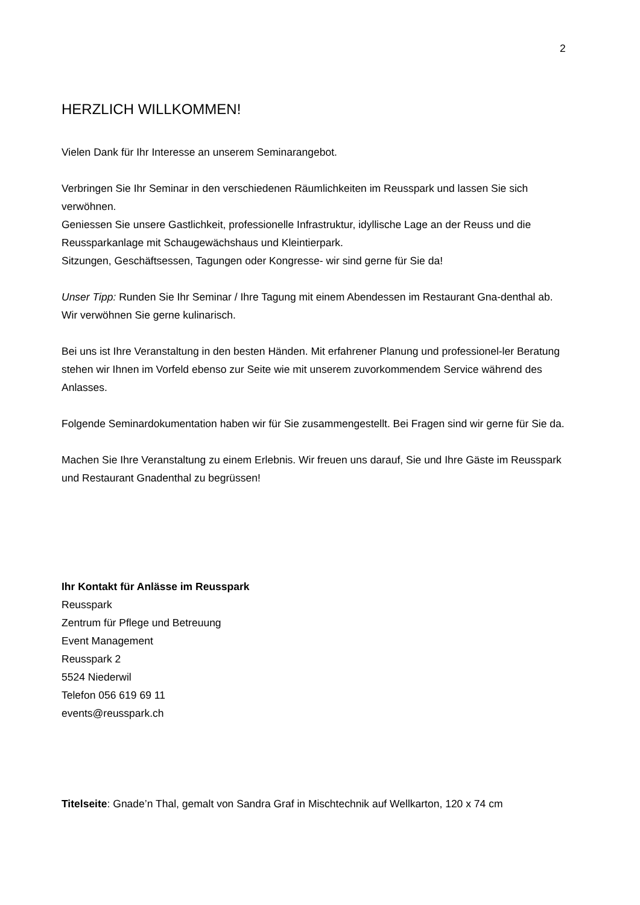2
HERZLICH WILLKOMMEN!
Vielen Dank für Ihr Interesse an unserem Seminarangebot.
Verbringen Sie Ihr Seminar in den verschiedenen Räumlichkeiten im Reusspark und lassen Sie sich verwöhnen.
Geniessen Sie unsere Gastlichkeit, professionelle Infrastruktur, idyllische Lage an der Reuss und die Reussparkanlage mit Schaugewächshaus und Kleintierpark.
Sitzungen, Geschäftsessen, Tagungen oder Kongresse- wir sind gerne für Sie da!
Unser Tipp: Runden Sie Ihr Seminar / Ihre Tagung mit einem Abendessen im Restaurant Gna-denthal ab. Wir verwöhnen Sie gerne kulinarisch.
Bei uns ist Ihre Veranstaltung in den besten Händen. Mit erfahrener Planung und professionel-ler Beratung stehen wir Ihnen im Vorfeld ebenso zur Seite wie mit unserem zuvorkommendem Service während des Anlasses.
Folgende Seminardokumentation haben wir für Sie zusammengestellt. Bei Fragen sind wir gerne für Sie da.
Machen Sie Ihre Veranstaltung zu einem Erlebnis. Wir freuen uns darauf, Sie und Ihre Gäste im Reusspark und Restaurant Gnadenthal zu begrüssen!
Ihr Kontakt für Anlässe im Reusspark
Reusspark
Zentrum für Pflege und Betreuung
Event Management
Reusspark 2
5524 Niederwil
Telefon 056 619 69 11
events@reusspark.ch
Titelseite: Gnade’n Thal, gemalt von Sandra Graf in Mischtechnik auf Wellkarton, 120 x 74 cm